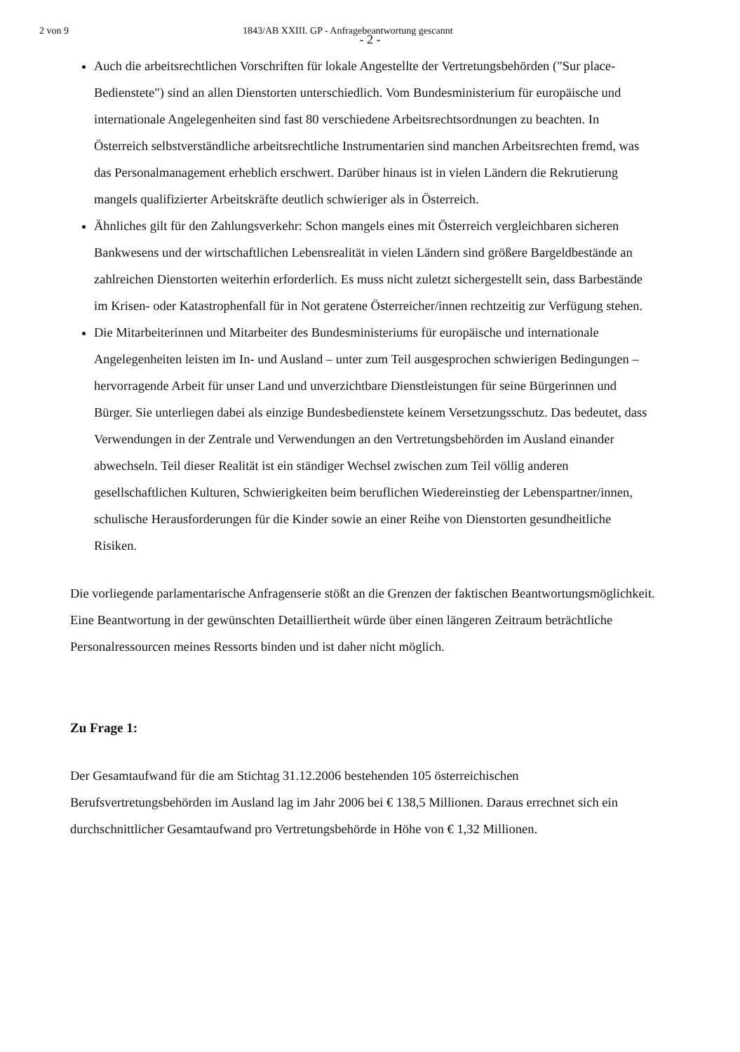2 von 9 1843/AB XXIII. GP - Anfragebeantwortung gescannt
- 2 -
Auch die arbeitsrechtlichen Vorschriften für lokale Angestellte der Vertretungsbehörden ("Sur place-Bedienstete") sind an allen Dienstorten unterschiedlich. Vom Bundesministerium für europäische und internationale Angelegenheiten sind fast 80 verschiedene Arbeitsrechtsordnungen zu beachten. In Österreich selbstverständliche arbeitsrechtliche Instrumentarien sind manchen Arbeitsrechten fremd, was das Personalmanagement erheblich erschwert. Darüber hinaus ist in vielen Ländern die Rekrutierung mangels qualifizierter Arbeitskräfte deutlich schwieriger als in Österreich.
Ähnliches gilt für den Zahlungsverkehr: Schon mangels eines mit Österreich vergleichbaren sicheren Bankwesens und der wirtschaftlichen Lebensrealität in vielen Ländern sind größere Bargeldbestände an zahlreichen Dienstorten weiterhin erforderlich. Es muss nicht zuletzt sichergestellt sein, dass Barbestände im Krisen- oder Katastrophenfall für in Not geratene Österreicher/innen rechtzeitig zur Verfügung stehen.
Die Mitarbeiterinnen und Mitarbeiter des Bundesministeriums für europäische und internationale Angelegenheiten leisten im In- und Ausland – unter zum Teil ausgesprochen schwierigen Bedingungen – hervorragende Arbeit für unser Land und unverzichtbare Dienstleistungen für seine Bürgerinnen und Bürger. Sie unterliegen dabei als einzige Bundesbedienstete keinem Versetzungsschutz. Das bedeutet, dass Verwendungen in der Zentrale und Verwendungen an den Vertretungsbehörden im Ausland einander abwechseln. Teil dieser Realität ist ein ständiger Wechsel zwischen zum Teil völlig anderen gesellschaftlichen Kulturen, Schwierigkeiten beim beruflichen Wiedereinstieg der Lebenspartner/innen, schulische Herausforderungen für die Kinder sowie an einer Reihe von Dienstorten gesundheitliche Risiken.
Die vorliegende parlamentarische Anfragenserie stößt an die Grenzen der faktischen Beantwortungsmöglichkeit. Eine Beantwortung in der gewünschten Detailliertheit würde über einen längeren Zeitraum beträchtliche Personalressourcen meines Ressorts binden und ist daher nicht möglich.
Zu Frage 1:
Der Gesamtaufwand für die am Stichtag 31.12.2006 bestehenden 105 österreichischen Berufsvertretungsbehörden im Ausland lag im Jahr 2006 bei € 138,5 Millionen. Daraus errechnet sich ein durchschnittlicher Gesamtaufwand pro Vertretungsbehörde in Höhe von € 1,32 Millionen.